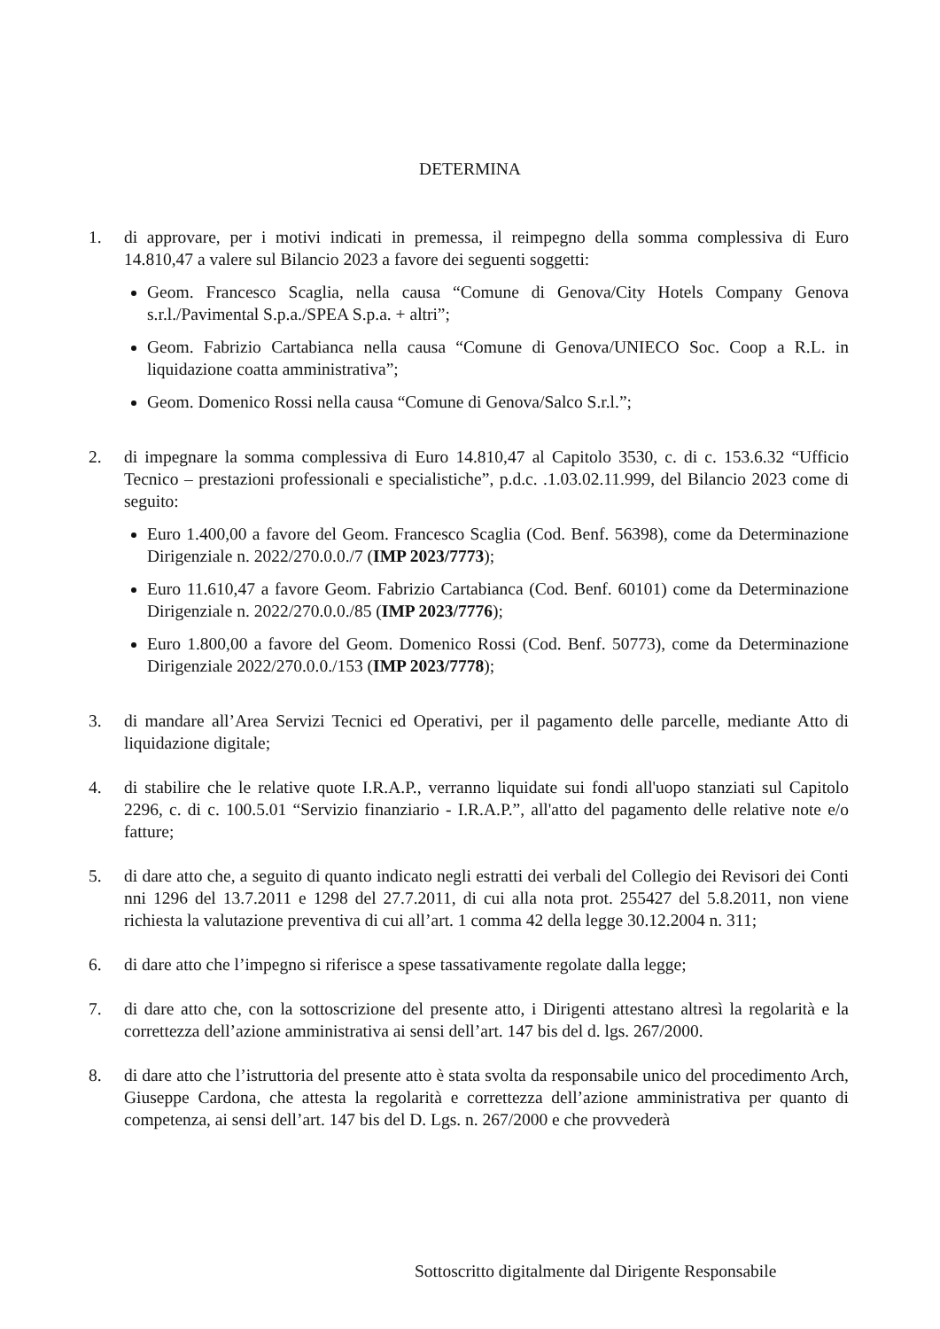DETERMINA
1. di approvare, per i motivi indicati in premessa, il reimpegno della somma complessiva di Euro 14.810,47 a valere sul Bilancio 2023 a favore dei seguenti soggetti:
Geom. Francesco Scaglia, nella causa “Comune di Genova/City Hotels Company Genova s.r.l./Pavimental S.p.a./SPEA S.p.a. + altri”;
Geom. Fabrizio Cartabianca nella causa “Comune di Genova/UNIECO Soc. Coop a R.L. in liquidazione coatta amministrativa”;
Geom. Domenico Rossi nella causa “Comune di Genova/Salco S.r.l.”;
2. di impegnare la somma complessiva di Euro 14.810,47 al Capitolo 3530, c. di c. 153.6.32 “Ufficio Tecnico – prestazioni professionali e specialistiche”, p.d.c. .1.03.02.11.999, del Bilancio 2023 come di seguito:
Euro 1.400,00 a favore del Geom. Francesco Scaglia (Cod. Benf. 56398), come da Determinazione Dirigenziale n. 2022/270.0.0./7 (IMP 2023/7773);
Euro 11.610,47 a favore Geom. Fabrizio Cartabianca (Cod. Benf. 60101) come da Determinazione Dirigenziale n. 2022/270.0.0./85 (IMP 2023/7776);
Euro 1.800,00 a favore del Geom. Domenico Rossi (Cod. Benf. 50773), come da Determinazione Dirigenziale 2022/270.0.0./153 (IMP 2023/7778);
3. di mandare all’Area Servizi Tecnici ed Operativi, per il pagamento delle parcelle, mediante Atto di liquidazione digitale;
4. di stabilire che le relative quote I.R.A.P., verranno liquidate sui fondi all'uopo stanziati sul Capitolo 2296, c. di c. 100.5.01 “Servizio finanziario - I.R.A.P.”, all'atto del pagamento delle relative note e/o fatture;
5. di dare atto che, a seguito di quanto indicato negli estratti dei verbali del Collegio dei Revisori dei Conti nni 1296 del 13.7.2011 e 1298 del 27.7.2011, di cui alla nota prot. 255427 del 5.8.2011, non viene richiesta la valutazione preventiva di cui all’art. 1 comma 42 della legge 30.12.2004 n. 311;
6. di dare atto che l’impegno si riferisce a spese tassativamente regolate dalla legge;
7. di dare atto che, con la sottoscrizione del presente atto, i Dirigenti attestano altresì la regolarità e la correttezza dell’azione amministrativa ai sensi dell’art. 147 bis del d. lgs. 267/2000.
8. di dare atto che l’istruttoria del presente atto è stata svolta da responsabile unico del procedimento Arch, Giuseppe Cardona, che attesta la regolarità e correttezza dell’azione amministrativa per quanto di competenza, ai sensi dell’art. 147 bis del D. Lgs. n. 267/2000 e che provvederà
Sottoscritto digitalmente dal Dirigente Responsabile